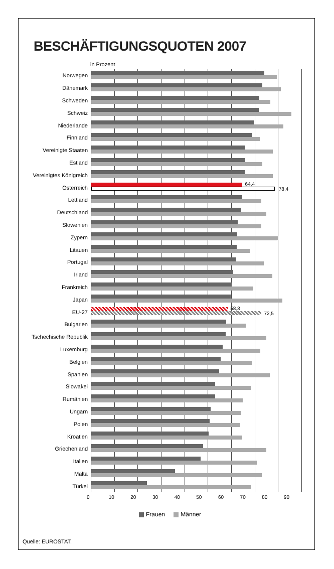BESCHÄFTIGUNGSQUOTEN 2007
in Prozent
Norwegen
Dänemark
Schweden
Schweiz
Niederlande
Finnland
Vereinigte Staaten
Estland
Vereinigtes Königreich
Österreich
64,4
78,4
Lettland
Deutschland
Slowenien
Zypern
Litauen
Portugal
Irland
Frankreich
Japan
EU-27
58,3
72,5
Bulgarien
Tschechische Republik
Luxemburg
Belgien
Spanien
Slowakei
Rumänien
Ungarn
Polen
Kroatien
Griechenland
Italien
Malta
Türkei
0 10 20 30 40 50 60 70 80 90
Frauen Männer
Quelle: EUROSTAT.